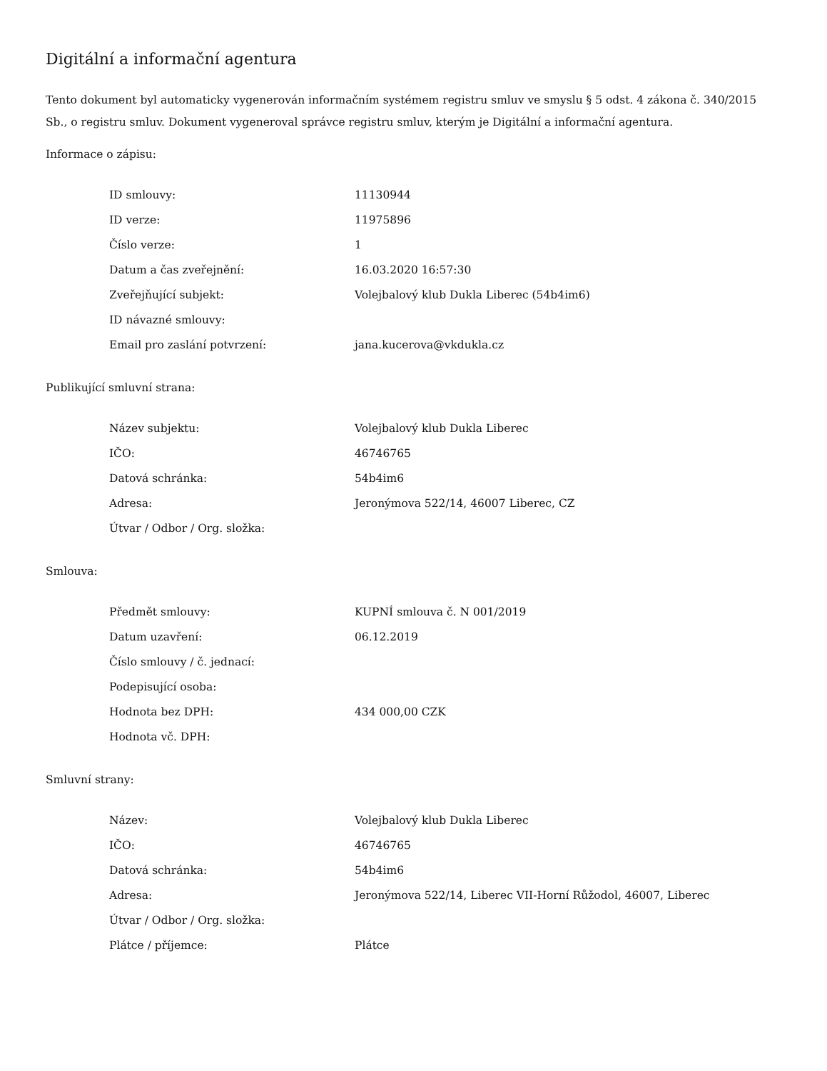Digitální a informační agentura
Tento dokument byl automaticky vygenerován informačním systémem registru smluv ve smyslu § 5 odst. 4 zákona č. 340/2015 Sb., o registru smluv. Dokument vygeneroval správce registru smluv, kterým je Digitální a informační agentura.
Informace o zápisu:
| ID smlouvy: | 11130944 |
| ID verze: | 11975896 |
| Číslo verze: | 1 |
| Datum a čas zveřejnění: | 16.03.2020 16:57:30 |
| Zveřejňující subjekt: | Volejbalový klub Dukla Liberec (54b4im6) |
| ID návazné smlouvy: | |
| Email pro zaslání potvrzení: | jana.kucerova@vkdukla.cz |
Publikující smluvní strana:
| Název subjektu: | Volejbalový klub Dukla Liberec |
| IČO: | 46746765 |
| Datová schránka: | 54b4im6 |
| Adresa: | Jeronýmova 522/14, 46007 Liberec, CZ |
| Útvar / Odbor / Org. složka: | |
Smlouva:
| Předmět smlouvy: | KUPNÍ smlouva č. N 001/2019 |
| Datum uzavření: | 06.12.2019 |
| Číslo smlouvy / č. jednací: | |
| Podepisující osoba: | |
| Hodnota bez DPH: | 434 000,00 CZK |
| Hodnota vč. DPH: | |
Smluvní strany:
| Název: | Volejbalový klub Dukla Liberec |
| IČO: | 46746765 |
| Datová schránka: | 54b4im6 |
| Adresa: | Jeronýmova 522/14, Liberec VII-Horní Růžodol, 46007, Liberec |
| Útvar / Odbor / Org. složka: | |
| Plátce / příjemce: | Plátce |